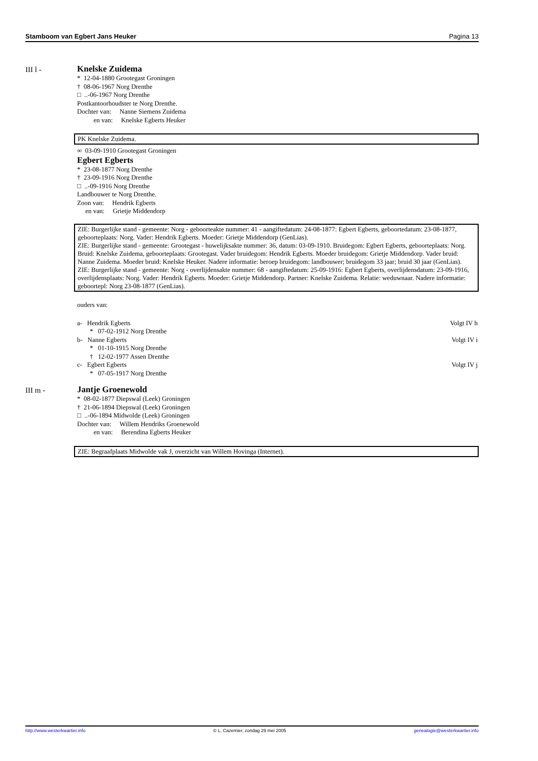Stamboom van Egbert Jans Heuker Pagina 13
III l -
Knelske Zuidema
* 12-04-1880 Grootegast Groningen
† 08-06-1967 Norg Drenthe
□ ..-06-1967 Norg Drenthe
Postkantoorhoudster te Norg Drenthe.
Dochter van: Nanne Siemens Zuidema
en van: Knelske Egberts Heuker
PK Knelske Zuidema.
∞ 03-09-1910 Grootegast Groningen
Egbert Egberts
* 23-08-1877 Norg Drenthe
† 23-09-1916 Norg Drenthe
□ ..-09-1916 Norg Drenthe
Landbouwer te Norg Drenthe.
Zoon van: Hendrik Egberts
en van: Grietje Middendorp
ZIE: Burgerlijke stand - gemeente: Norg - geboorteakte nummer: 41 - aangiftedatum: 24-08-1877: Egbert Egberts, geboortedatum: 23-08-1877, geboorteplaats: Norg. Vader: Hendrik Egberts. Moeder: Grietje Middendorp (GenLias).
ZIE: Burgerlijke stand - gemeente: Grootegast - huwelijksakte nummer: 36, datum: 03-09-1910. Bruidegom: Egbert Egberts, geboorteplaats: Norg. Bruid: Knelske Zuidema, geboorteplaats: Grootegast. Vader bruidegom: Hendrik Egberts. Moeder bruidegom: Grietje Middendorp. Vader bruid: Nanne Zuidema. Moeder bruid: Knelske Heuker. Nadere informatie: beroep bruidegom: landbouwer; bruidegom 33 jaar; bruid 30 jaar (GenLias).
ZIE: Burgerlijke stand - gemeente: Norg - overlijdensakte nummer: 68 - aangiftedatum: 25-09-1916: Egbert Egberts, overlijdensdatum: 23-09-1916, overlijdensplaats: Norg. Vader: Hendrik Egberts. Moeder: Grietje Middendorp. Partner: Knelske Zuidema. Relatie: weduwnaar. Nadere informatie: geboortepl: Norg 23-08-1877 (GenLias).
ouders van:
a- Hendrik Egberts Volgt IV h
* 07-02-1912 Norg Drenthe
b- Nanne Egberts Volgt IV i
* 01-10-1915 Norg Drenthe
† 12-02-1977 Assen Drenthe
c- Egbert Egberts Volgt IV j
* 07-05-1917 Norg Drenthe
III m -
Jantje Groenewold
* 08-02-1877 Diepswal (Leek) Groningen
† 21-06-1894 Diepswal (Leek) Groningen
□ ..-06-1894 Midwolde (Leek) Groningen
Dochter van: Willem Hendriks Groenewold
en van: Berendina Egberts Heuker
ZIE: Begraafplaats Midwolde vak J, overzicht van Willem Hovinga (Internet).
http://www.westerkwartier.info © L. Cazemier, zondag 29 mei 2005 genealogie@westerkwartier.info